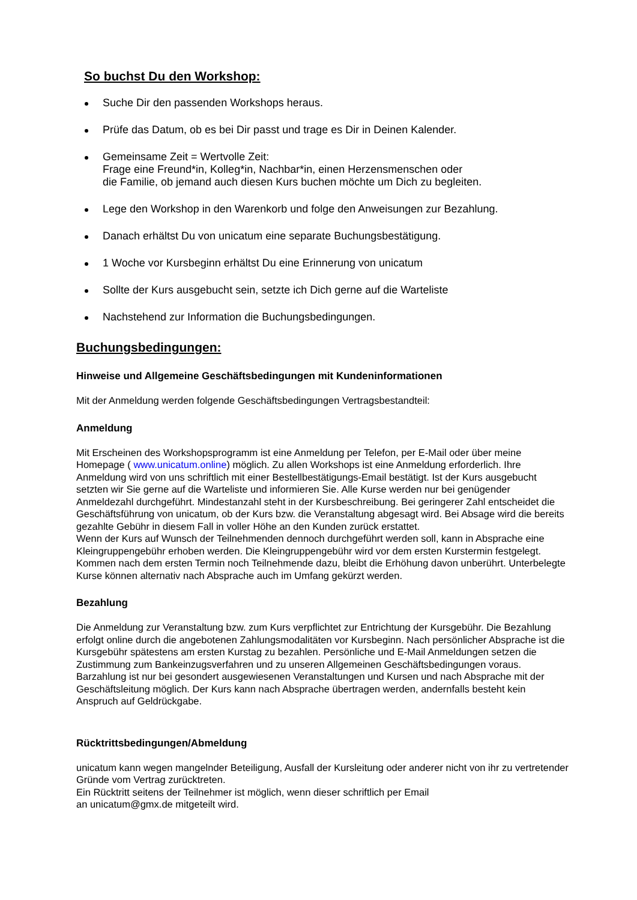So buchst Du den Workshop:
Suche Dir den passenden Workshops heraus.
Prüfe das Datum, ob es bei Dir passt und trage es Dir in Deinen Kalender.
Gemeinsame Zeit = Wertvolle Zeit:
Frage eine Freund*in, Kolleg*in, Nachbar*in, einen Herzensmenschen oder
die Familie, ob jemand auch diesen Kurs buchen möchte um Dich zu begleiten.
Lege den Workshop in den Warenkorb und folge den Anweisungen zur Bezahlung.
Danach erhältst Du von unicatum eine separate Buchungsbestätigung.
1 Woche vor Kursbeginn erhältst Du eine Erinnerung von unicatum
Sollte der Kurs ausgebucht sein, setzte ich Dich gerne auf die Warteliste
Nachstehend zur Information die Buchungsbedingungen.
Buchungsbedingungen:
Hinweise und Allgemeine Geschäftsbedingungen mit Kundeninformationen
Mit der Anmeldung werden folgende Geschäftsbedingungen Vertragsbestandteil:
Anmeldung
Mit Erscheinen des Workshopsprogramm ist eine Anmeldung per Telefon, per E-Mail oder über meine Homepage ( www.unicatum.online) möglich. Zu allen Workshops ist eine Anmeldung erforderlich. Ihre Anmeldung wird von uns schriftlich mit einer Bestellbestätigungs-Email bestätigt. Ist der Kurs ausgebucht setzten wir Sie gerne auf die Warteliste und informieren Sie. Alle Kurse werden nur bei genügender Anmeldezahl durchgeführt. Mindestanzahl steht in der Kursbeschreibung. Bei geringerer Zahl entscheidet die Geschäftsführung von unicatum, ob der Kurs bzw. die Veranstaltung abgesagt wird. Bei Absage wird die bereits gezahlte Gebühr in diesem Fall in voller Höhe an den Kunden zurück erstattet.
Wenn der Kurs auf Wunsch der Teilnehmenden dennoch durchgeführt werden soll, kann in Absprache eine Kleingruppengebühr erhoben werden. Die Kleingruppengebühr wird vor dem ersten Kurstermin festgelegt. Kommen nach dem ersten Termin noch Teilnehmende dazu, bleibt die Erhöhung davon unberührt. Unterbelegte Kurse können alternativ nach Absprache auch im Umfang gekürzt werden.
Bezahlung
Die Anmeldung zur Veranstaltung bzw. zum Kurs verpflichtet zur Entrichtung der Kursgebühr. Die Bezahlung erfolgt online durch die angebotenen Zahlungsmodalitäten vor Kursbeginn. Nach persönlicher Absprache ist die Kursgebühr spätestens am ersten Kurstag zu bezahlen. Persönliche und E-Mail Anmeldungen setzen die Zustimmung zum Bankeinzugsverfahren und zu unseren Allgemeinen Geschäftsbedingungen voraus. Barzahlung ist nur bei gesondert ausgewiesenen Veranstaltungen und Kursen und nach Absprache mit der Geschäftsleitung möglich. Der Kurs kann nach Absprache übertragen werden, andernfalls besteht kein Anspruch auf Geldrückgabe.
Rücktrittsbedingungen/Abmeldung
unicatum kann wegen mangelnder Beteiligung, Ausfall der Kursleitung oder anderer nicht von ihr zu vertretender Gründe vom Vertrag zurücktreten.
Ein Rücktritt seitens der Teilnehmer ist möglich, wenn dieser schriftlich per Email
an unicatum@gmx.de mitgeteilt wird.